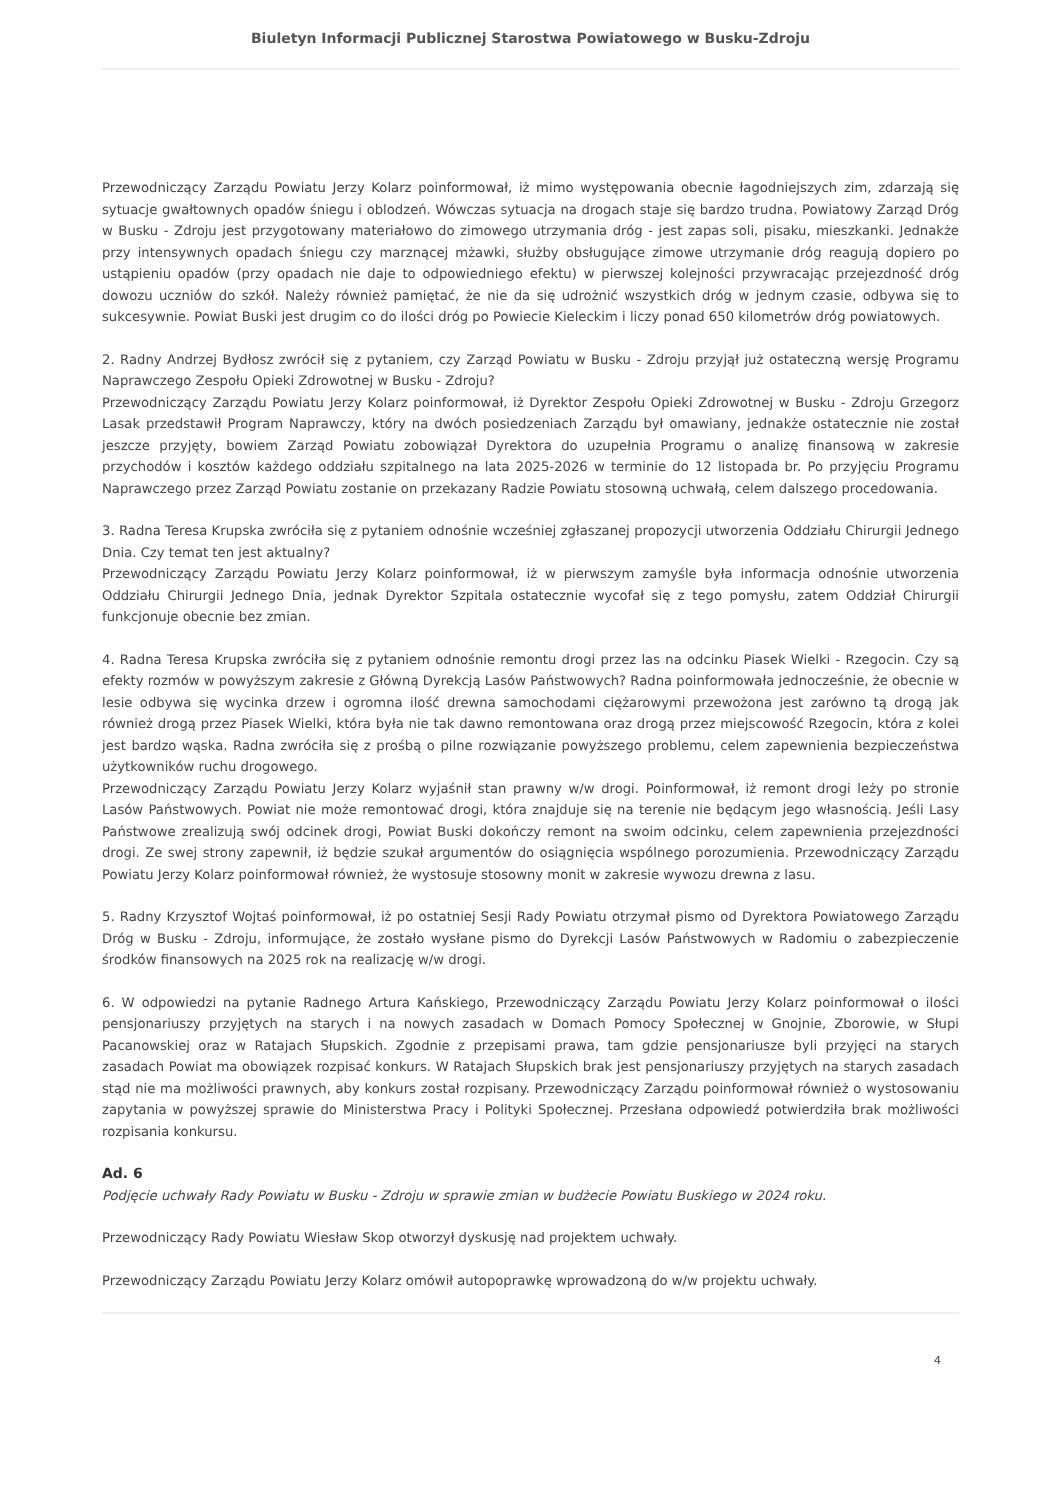Biuletyn Informacji Publicznej Starostwa Powiatowego w Busku-Zdroju
Przewodniczący Zarządu Powiatu Jerzy Kolarz poinformował, iż mimo występowania obecnie łagodniejszych zim, zdarzają się sytuacje gwałtownych opadów śniegu i oblodzeń. Wówczas sytuacja na drogach staje się bardzo trudna. Powiatowy Zarząd Dróg w Busku - Zdroju jest przygotowany materiałowo do zimowego utrzymania dróg - jest zapas soli, pisaku, mieszkanki. Jednakże przy intensywnych opadach śniegu czy marznącej mżawki, służby obsługujące zimowe utrzymanie dróg reagują dopiero po ustąpieniu opadów (przy opadach nie daje to odpowiedniego efektu) w pierwszej kolejności przywracając przejezdność dróg dowozu uczniów do szkół. Należy również pamiętać, że nie da się udrożnić wszystkich dróg w jednym czasie, odbywa się to sukcesywnie. Powiat Buski jest drugim co do ilości dróg po Powiecie Kieleckim i liczy ponad 650 kilometrów dróg powiatowych.
2. Radny Andrzej Bydłosz zwrócił się z pytaniem, czy Zarząd Powiatu w Busku - Zdroju przyjął już ostateczną wersję Programu Naprawczego Zespołu Opieki Zdrowotnej w Busku - Zdroju?
Przewodniczący Zarządu Powiatu Jerzy Kolarz poinformował, iż Dyrektor Zespołu Opieki Zdrowotnej w Busku - Zdroju Grzegorz Lasak przedstawił Program Naprawczy, który na dwóch posiedzeniach Zarządu był omawiany, jednakże ostatecznie nie został jeszcze przyjęty, bowiem Zarząd Powiatu zobowiązał Dyrektora do uzupełnia Programu o analizę finansową w zakresie przychodów i kosztów każdego oddziału szpitalnego na lata 2025-2026 w terminie do 12 listopada br. Po przyjęciu Programu Naprawczego przez Zarząd Powiatu zostanie on przekazany Radzie Powiatu stosowną uchwałą, celem dalszego procedowania.
3. Radna Teresa Krupska zwróciła się z pytaniem odnośnie wcześniej zgłaszanej propozycji utworzenia Oddziału Chirurgii Jednego Dnia. Czy temat ten jest aktualny?
Przewodniczący Zarządu Powiatu Jerzy Kolarz poinformował, iż w pierwszym zamyśle była informacja odnośnie utworzenia Oddziału Chirurgii Jednego Dnia, jednak Dyrektor Szpitala ostatecznie wycofał się z tego pomysłu, zatem Oddział Chirurgii funkcjonuje obecnie bez zmian.
4. Radna Teresa Krupska zwróciła się z pytaniem odnośnie remontu drogi przez las na odcinku Piasek Wielki - Rzegocin. Czy są efekty rozmów w powyższym zakresie z Główną Dyrekcją Lasów Państwowych? Radna poinformowała jednocześnie, że obecnie w lesie odbywa się wycinka drzew i ogromna ilość drewna samochodami ciężarowymi przewożona jest zarówno tą drogą jak również drogą przez Piasek Wielki, która była nie tak dawno remontowana oraz drogą przez miejscowość Rzegocin, która z kolei jest bardzo wąska. Radna zwróciła się z prośbą o pilne rozwiązanie powyższego problemu, celem zapewnienia bezpieczeństwa użytkowników ruchu drogowego.
Przewodniczący Zarządu Powiatu Jerzy Kolarz wyjaśnił stan prawny w/w drogi. Poinformował, iż remont drogi leży po stronie Lasów Państwowych. Powiat nie może remontować drogi, która znajduje się na terenie nie będącym jego własnością. Jeśli Lasy Państwowe zrealizują swój odcinek drogi, Powiat Buski dokończy remont na swoim odcinku, celem zapewnienia przejezdności drogi. Ze swej strony zapewnił, iż będzie szukał argumentów do osiągnięcia wspólnego porozumienia. Przewodniczący Zarządu Powiatu Jerzy Kolarz poinformował również, że wystosuje stosowny monit w zakresie wywozu drewna z lasu.
5. Radny Krzysztof Wojtaś poinformował, iż po ostatniej Sesji Rady Powiatu otrzymał pismo od Dyrektora Powiatowego Zarządu Dróg w Busku - Zdroju, informujące, że zostało wysłane pismo do Dyrekcji Lasów Państwowych w Radomiu o zabezpieczenie środków finansowych na 2025 rok na realizację w/w drogi.
6. W odpowiedzi na pytanie Radnego Artura Kańskiego, Przewodniczący Zarządu Powiatu Jerzy Kolarz poinformował o ilości pensjonariuszy przyjętych na starych i na nowych zasadach w Domach Pomocy Społecznej w Gnojnie, Zborowie, w Słupi Pacanowskiej oraz w Ratajach Słupskich. Zgodnie z przepisami prawa, tam gdzie pensjonariusze byli przyjęci na starych zasadach Powiat ma obowiązek rozpisać konkurs. W Ratajach Słupskich brak jest pensjonariuszy przyjętych na starych zasadach stąd nie ma możliwości prawnych, aby konkurs został rozpisany. Przewodniczący Zarządu poinformował również o wystosowaniu zapytania w powyższej sprawie do Ministerstwa Pracy i Polityki Społecznej. Przesłana odpowiedź potwierdziła brak możliwości rozpisania konkursu.
Ad. 6
Podjęcie uchwały Rady Powiatu w Busku - Zdroju w sprawie zmian w budżecie Powiatu Buskiego w 2024 roku.
Przewodniczący Rady Powiatu Wiesław Skop otworzył dyskusję nad projektem uchwały.
Przewodniczący Zarządu Powiatu Jerzy Kolarz omówił autopoprawkę wprowadzoną do w/w projektu uchwały.
4